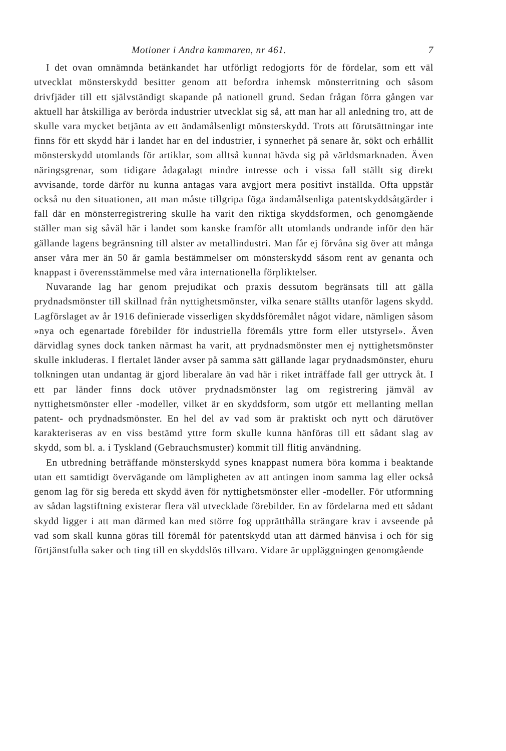Motioner i Andra kammaren, nr 461. 7
I det ovan omnämnda betänkandet har utförligt redogjorts för de fördelar, som ett väl utvecklat mönsterskydd besitter genom att befordra inhemsk mönsterritning och såsom drivfjäder till ett självständigt skapande på nationell grund. Sedan frågan förra gången var aktuell har åtskilliga av berörda industrier utvecklat sig så, att man har all anledning tro, att de skulle vara mycket betjänta av ett ändamålsenligt mönsterskydd. Trots att förutsättningar inte finns för ett skydd här i landet har en del industrier, i synnerhet på senare år, sökt och erhållit mönsterskydd utomlands för artiklar, som alltså kunnat hävda sig på världsmarknaden. Även näringsgrenar, som tidigare ådagalagt mindre intresse och i vissa fall ställt sig direkt avvisande, torde därför nu kunna antagas vara avgjort mera positivt inställda. Ofta uppstår också nu den situationen, att man måste tillgripa föga ändamålsenliga patentskyddsåtgärder i fall där en mönsterregistrering skulle ha varit den riktiga skyddsformen, och genomgående ställer man sig såväl här i landet som kanske framför allt utomlands undrande inför den här gällande lagens begränsning till alster av metallindustri. Man får ej förvåna sig över att många anser våra mer än 50 år gamla bestämmelser om mönsterskydd såsom rent av genanta och knappast i överensstämmelse med våra internationella förpliktelser.
Nuvarande lag har genom prejudikat och praxis dessutom begränsats till att gälla prydnadsmönster till skillnad från nyttighetsmönster, vilka senare ställts utanför lagens skydd. Lagförslaget av år 1916 definierade visserligen skyddsföremålet något vidare, nämligen såsom »nya och egenartade förebilder för industriella föremåls yttre form eller utstyrsel». Även därvidlag synes dock tanken närmast ha varit, att prydnadsmönster men ej nyttighetsmönster skulle inkluderas. I flertalet länder avser på samma sätt gällande lagar prydnadsmönster, ehuru tolkningen utan undantag är gjord liberalare än vad här i riket inträffade fall ger uttryck åt. I ett par länder finns dock utöver prydnadsmönster lag om registrering jämväl av nyttighetsmönster eller -modeller, vilket är en skyddsform, som utgör ett mellanting mellan patent- och prydnadsmönster. En hel del av vad som är praktiskt och nytt och därutöver karakteriseras av en viss bestämd yttre form skulle kunna hänföras till ett sådant slag av skydd, som bl. a. i Tyskland (Gebrauchsmuster) kommit till flitig användning.
En utbredning beträffande mönsterskydd synes knappast numera böra komma i beaktande utan ett samtidigt övervägande om lämpligheten av att antingen inom samma lag eller också genom lag för sig bereda ett skydd även för nyttighetsmönster eller -modeller. För utformning av sådan lagstiftning existerar flera väl utvecklade förebilder. En av fördelarna med ett sådant skydd ligger i att man därmed kan med större fog upprätthålla strängare krav i avseende på vad som skall kunna göras till föremål för patentskydd utan att därmed hänvisa i och för sig förtjänstfulla saker och ting till en skyddslös tillvaro. Vidare är uppläggningen genomgående